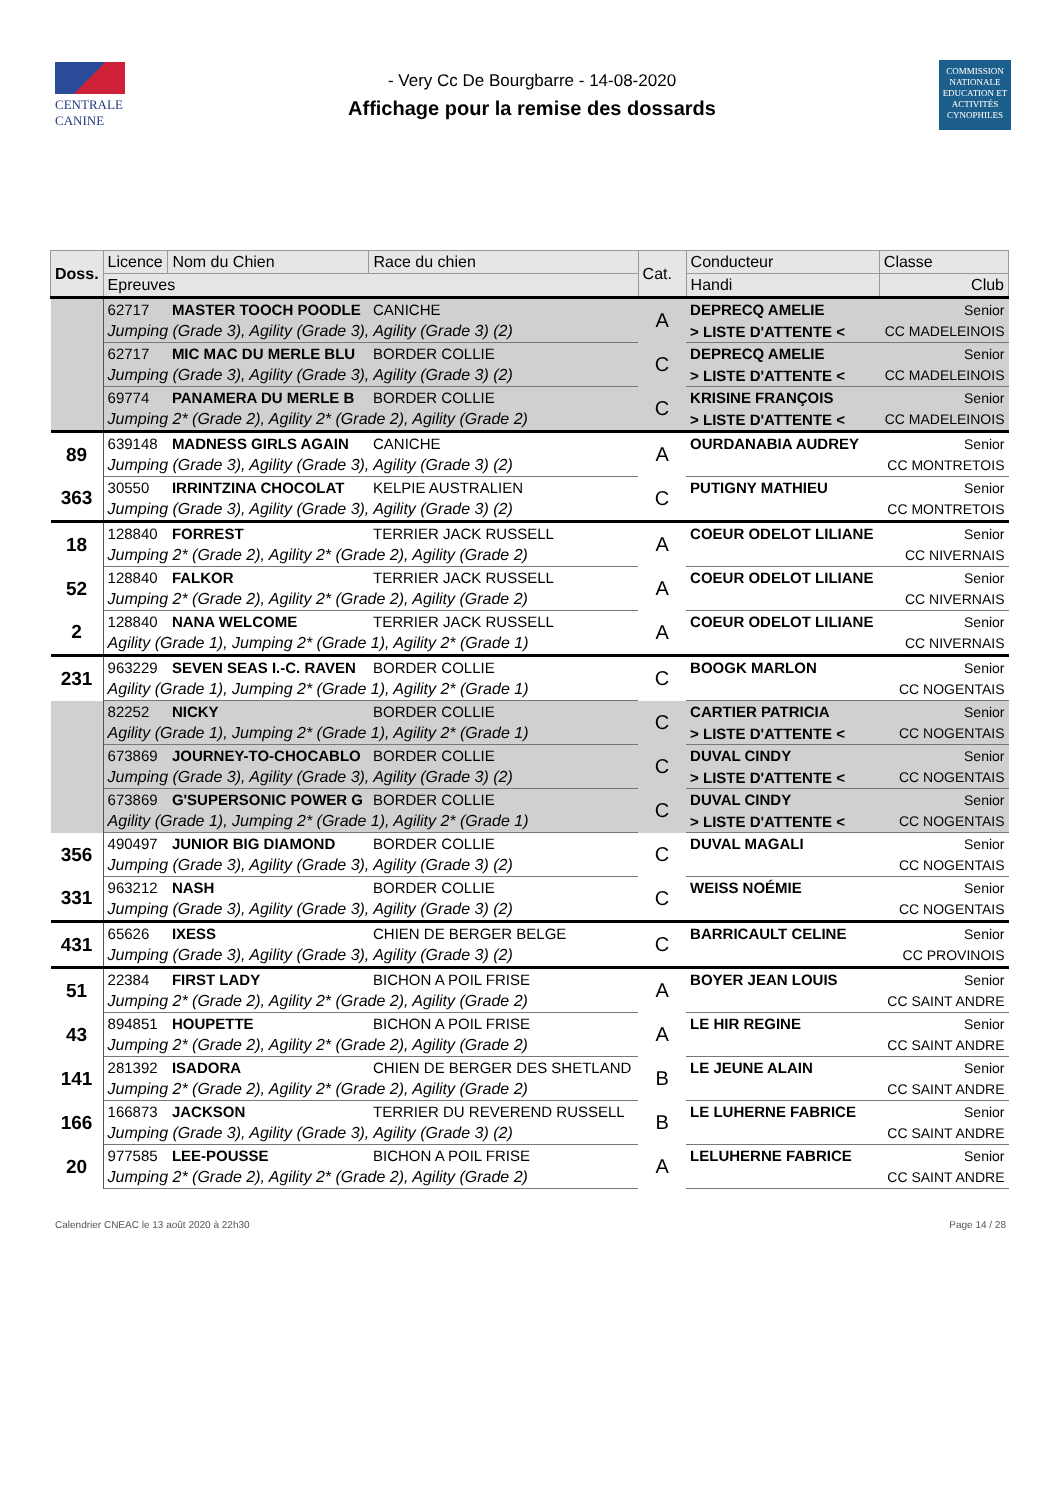CENTRALE
CANINE
- Very Cc De Bourgbarre - 14-08-2020
Affichage pour la remise des dossards
COMMISSION NATIONALE EDUCATION ET ACTIVITÉS CYNOPHILES
| Doss. | Licence | Nom du Chien | Race du chien | Cat. | Conducteur | Classe |
| --- | --- | --- | --- | --- | --- | --- |
| | Epreuves | | | | Handi | Club |
| | 62717 | MASTER TOOCH POODLE | CANICHE | A | DEPRECQ AMELIE | Senior |
| | Jumping (Grade 3), Agility (Grade 3), Agility (Grade 3) (2) | | | | > LISTE D'ATTENTE < | CC MADELEINOIS |
| | 62717 | MIC MAC DU MERLE BLU | BORDER COLLIE | C | DEPRECQ AMELIE | Senior |
| | Jumping (Grade 3), Agility (Grade 3), Agility (Grade 3) (2) | | | | > LISTE D'ATTENTE < | CC MADELEINOIS |
| | 69774 | PANAMERA DU MERLE B | BORDER COLLIE | C | KRISINE FRANÇOIS | Senior |
| | Jumping 2* (Grade 2), Agility 2* (Grade 2), Agility (Grade 2) | | | | > LISTE D'ATTENTE < | CC MADELEINOIS |
| 89 | 639148 | MADNESS GIRLS AGAIN | CANICHE | A | OURDANABIA AUDREY | Senior |
| | Jumping (Grade 3), Agility (Grade 3), Agility (Grade 3) (2) | | | | | CC MONTRETOIS |
| 363 | 30550 | IRRINTZINA CHOCOLAT | KELPIE AUSTRALIEN | C | PUTIGNY MATHIEU | Senior |
| | Jumping (Grade 3), Agility (Grade 3), Agility (Grade 3) (2) | | | | | CC MONTRETOIS |
| 18 | 128840 | FORREST | TERRIER JACK RUSSELL | A | COEUR ODELOT LILIANE | Senior |
| | Jumping 2* (Grade 2), Agility 2* (Grade 2), Agility (Grade 2) | | | | | CC NIVERNAIS |
| 52 | 128840 | FALKOR | TERRIER JACK RUSSELL | A | COEUR ODELOT LILIANE | Senior |
| | Jumping 2* (Grade 2), Agility 2* (Grade 2), Agility (Grade 2) | | | | | CC NIVERNAIS |
| 2 | 128840 | NANA WELCOME | TERRIER JACK RUSSELL | A | COEUR ODELOT LILIANE | Senior |
| | Agility (Grade 1), Jumping 2* (Grade 1), Agility 2* (Grade 1) | | | | | CC NIVERNAIS |
| 231 | 963229 | SEVEN SEAS I.-C. RAVEN | BORDER COLLIE | C | BOOGK MARLON | Senior |
| | Agility (Grade 1), Jumping 2* (Grade 1), Agility 2* (Grade 1) | | | | | CC NOGENTAIS |
| | 82252 | NICKY | BORDER COLLIE | C | CARTIER PATRICIA | Senior |
| | Agility (Grade 1), Jumping 2* (Grade 1), Agility 2* (Grade 1) | | | | > LISTE D'ATTENTE < | CC NOGENTAIS |
| | 673869 | JOURNEY-TO-CHOCABLO | BORDER COLLIE | C | DUVAL CINDY | Senior |
| | Jumping (Grade 3), Agility (Grade 3), Agility (Grade 3) (2) | | | | > LISTE D'ATTENTE < | CC NOGENTAIS |
| | 673869 | G'SUPERSONIC POWER G | BORDER COLLIE | C | DUVAL CINDY | Senior |
| | Agility (Grade 1), Jumping 2* (Grade 1), Agility 2* (Grade 1) | | | | > LISTE D'ATTENTE < | CC NOGENTAIS |
| 356 | 490497 | JUNIOR BIG DIAMOND | BORDER COLLIE | C | DUVAL MAGALI | Senior |
| | Jumping (Grade 3), Agility (Grade 3), Agility (Grade 3) (2) | | | | | CC NOGENTAIS |
| 331 | 963212 | NASH | BORDER COLLIE | C | WEISS NOÉMIE | Senior |
| | Jumping (Grade 3), Agility (Grade 3), Agility (Grade 3) (2) | | | | | CC NOGENTAIS |
| 431 | 65626 | IXESS | CHIEN DE BERGER BELGE | C | BARRICAULT CELINE | Senior |
| | Jumping (Grade 3), Agility (Grade 3), Agility (Grade 3) (2) | | | | | CC PROVINOIS |
| 51 | 22384 | FIRST LADY | BICHON A POIL FRISE | A | BOYER JEAN LOUIS | Senior |
| | Jumping 2* (Grade 2), Agility 2* (Grade 2), Agility (Grade 2) | | | | | CC SAINT ANDRE |
| 43 | 894851 | HOUPETTE | BICHON A POIL FRISE | A | LE HIR REGINE | Senior |
| | Jumping 2* (Grade 2), Agility 2* (Grade 2), Agility (Grade 2) | | | | | CC SAINT ANDRE |
| 141 | 281392 | ISADORA | CHIEN DE BERGER DES SHETLAND | B | LE JEUNE ALAIN | Senior |
| | Jumping 2* (Grade 2), Agility 2* (Grade 2), Agility (Grade 2) | | | | | CC SAINT ANDRE |
| 166 | 166873 | JACKSON | TERRIER DU REVEREND RUSSELL | B | LE LUHERNE FABRICE | Senior |
| | Jumping (Grade 3), Agility (Grade 3), Agility (Grade 3) (2) | | | | | CC SAINT ANDRE |
| 20 | 977585 | LEE-POUSSE | BICHON A POIL FRISE | A | LELUHERNE FABRICE | Senior |
| | Jumping 2* (Grade 2), Agility 2* (Grade 2), Agility (Grade 2) | | | | | CC SAINT ANDRE |
Calendrier CNEAC le 13 août 2020 à 22h30 Page 14 / 28